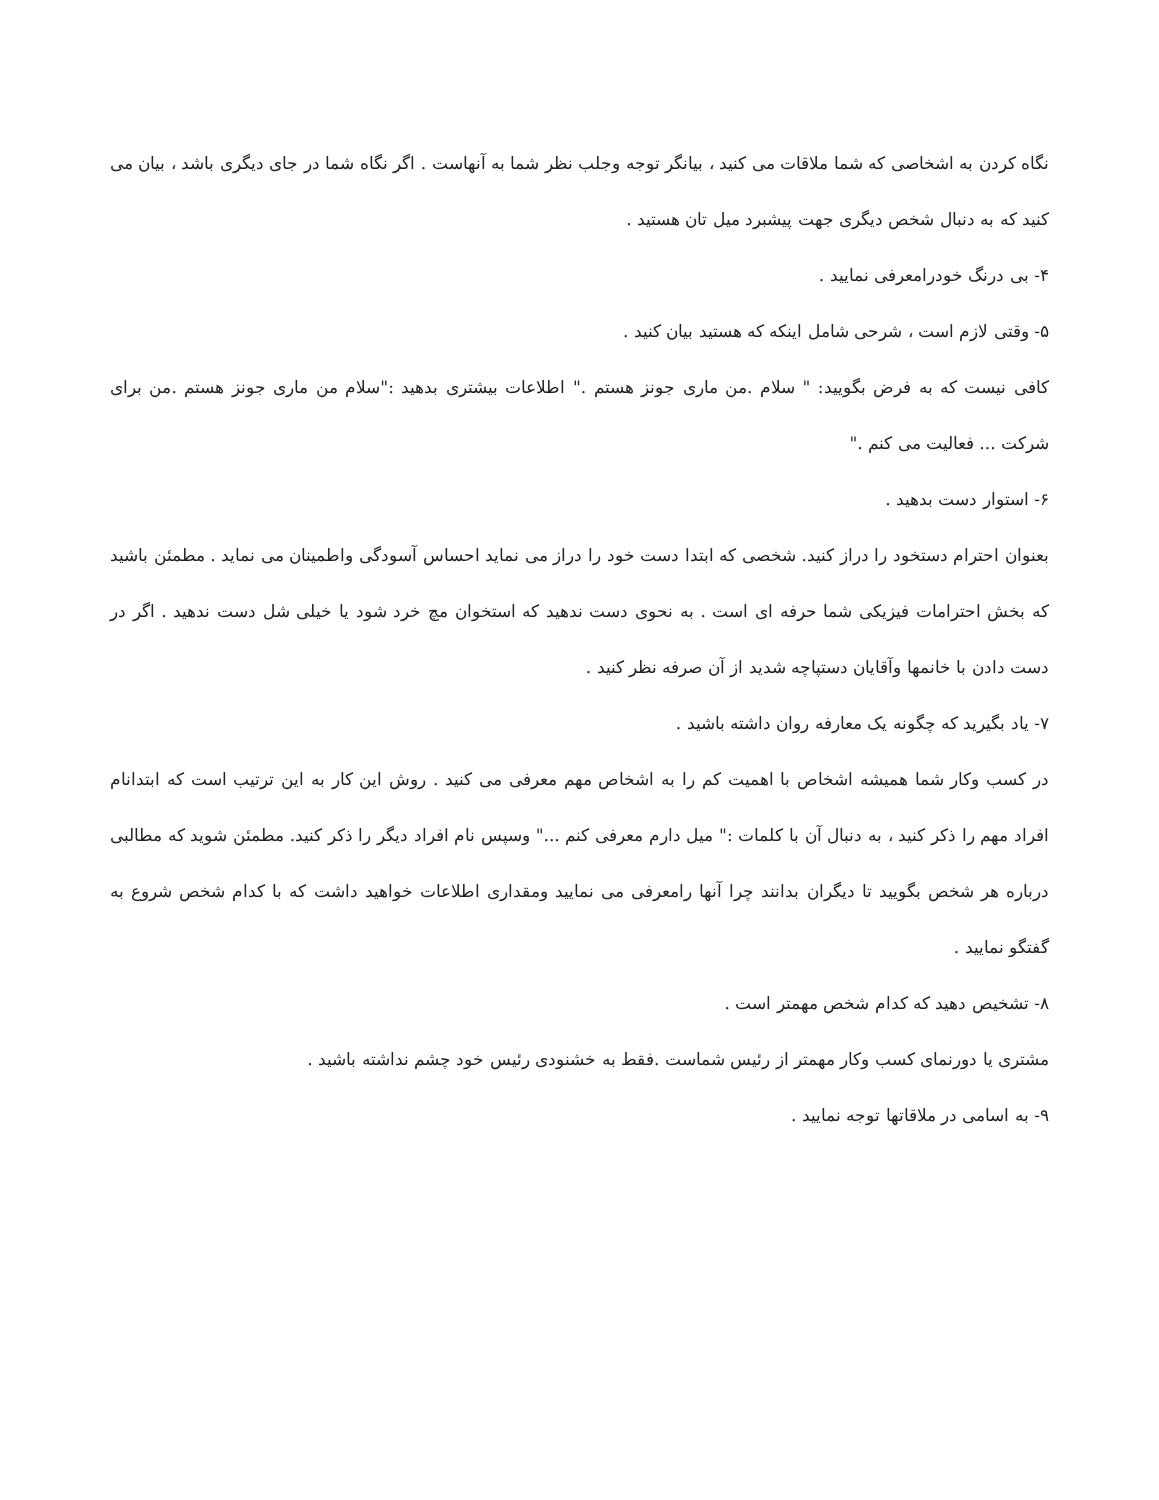نگاه کردن به اشخاصی که شما ملاقات می کنید ، بیانگر توجه وجلب نظر شما به آنهاست . اگر نگاه شما در جای دیگری باشد ، بیان می کنید که به دنبال شخص دیگری جهت پیشبرد میل تان هستید .
۴- بی درنگ خودرامعرفی نمایید .
۵- وقتی لازم است ، شرحی شامل اینکه که هستید بیان کنید .
کافی نیست که به فرض بگویید: " سلام .من ماری جونز هستم ." اطلاعات بیشتری بدهید :"سلام من ماری جونز هستم .من برای شرکت ... فعالیت می کنم ."
۶- استوار دست بدهید .
بعنوان احترام دستخود را دراز کنید. شخصی که ابتدا دست خود را دراز می نماید احساس آسودگی واطمینان می نماید . مطمئن باشید که بخش احترامات فیزیکی شما حرفه ای است . به نحوی دست ندهید که استخوان مچ خرد شود یا خیلی شل دست ندهید . اگر در دست دادن با خانمها وآقایان دستپاچه شدید از آن صرفه نظر کنید .
۷- یاد بگیرید که چگونه یک معارفه روان داشته باشید .
در کسب وکار شما همیشه اشخاص با اهمیت کم را به اشخاص مهم معرفی می کنید . روش این کار به این ترتیب است که ابتدانام افراد مهم را ذکر کنید ، به دنبال آن با کلمات :" میل دارم معرفی کنم ..." وسپس نام افراد دیگر را ذکر کنید. مطمئن شوید که مطالبی درباره هر شخص بگویید تا دیگران بدانند چرا آنها رامعرفی می نمایید ومقداری اطلاعات خواهید داشت که با کدام شخص شروع به گفتگو نمایید .
۸- تشخیص دهید که کدام شخص مهمتر است .
مشتری یا دورنمای کسب وکار مهمتر از رئیس شماست .فقط به خشنودی رئیس خود چشم نداشته باشید .
۹- به اسامی در ملاقاتها توجه نمایید .